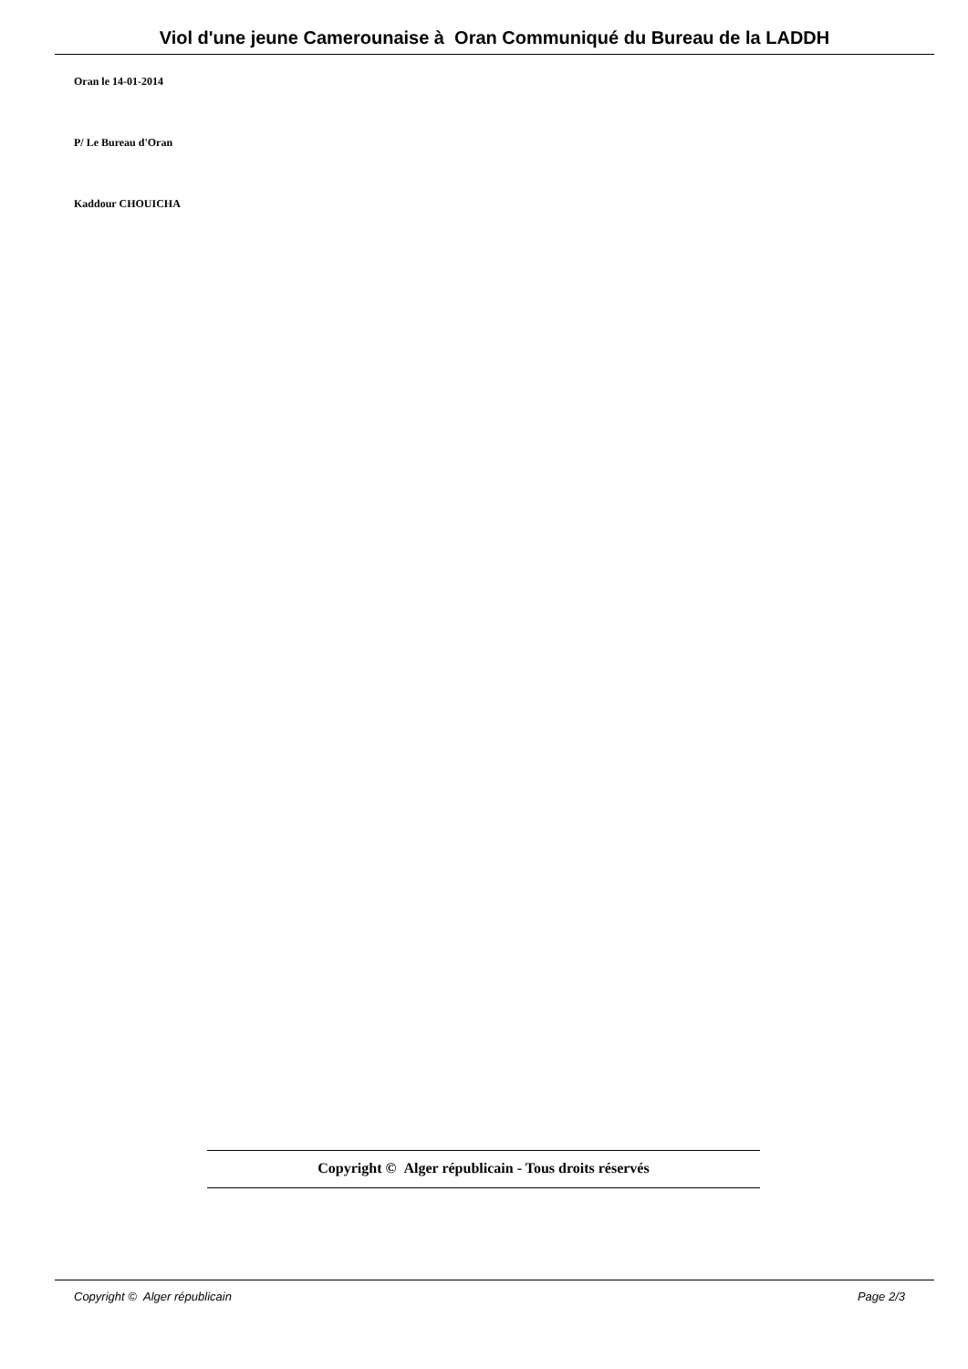Viol d'une jeune Camerounaise à Oran Communiqué du Bureau de la LADDH
Oran le 14-01-2014
P/ Le Bureau d'Oran
Kaddour CHOUICHA
Copyright © Alger républicain - Tous droits réservés
Copyright © Alger républicain Page 2/3